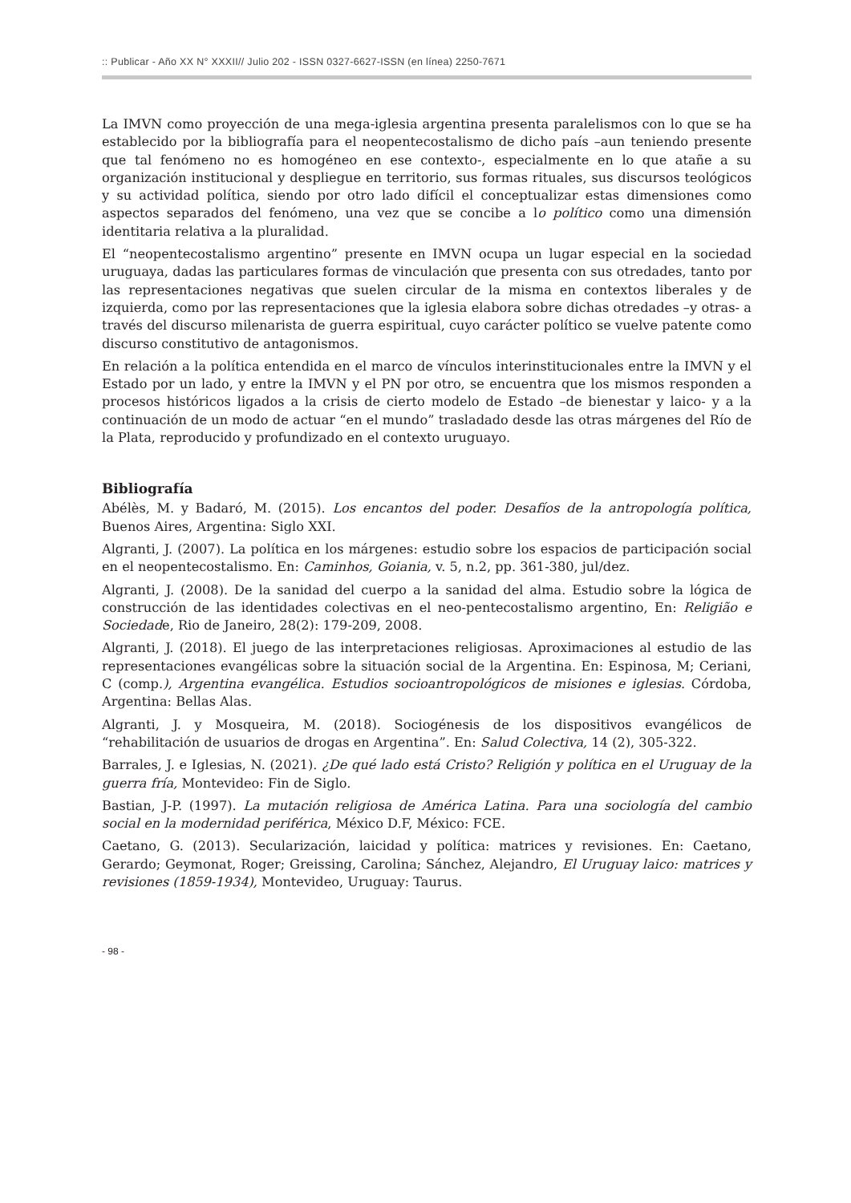:: Publicar - Año XX N° XXXII// Julio 202 - ISSN 0327-6627-ISSN (en línea) 2250-7671
La IMVN como proyección de una mega-iglesia argentina presenta paralelismos con lo que se ha establecido por la bibliografía para el neopentecostalismo de dicho país –aun teniendo presente que tal fenómeno no es homogéneo en ese contexto-, especialmente en lo que atañe a su organización institucional y despliegue en territorio, sus formas rituales, sus discursos teológicos y su actividad política, siendo por otro lado difícil el conceptualizar estas dimensiones como aspectos separados del fenómeno, una vez que se concibe a lo político como una dimensión identitaria relativa a la pluralidad.
El “neopentecostalismo argentino” presente en IMVN ocupa un lugar especial en la sociedad uruguaya, dadas las particulares formas de vinculación que presenta con sus otredades, tanto por las representaciones negativas que suelen circular de la misma en contextos liberales y de izquierda, como por las representaciones que la iglesia elabora sobre dichas otredades –y otras- a través del discurso milenarista de guerra espiritual, cuyo carácter político se vuelve patente como discurso constitutivo de antagonismos.
En relación a la política entendida en el marco de vínculos interinstitucionales entre la IMVN y el Estado por un lado, y entre la IMVN y el PN por otro, se encuentra que los mismos responden a procesos históricos ligados a la crisis de cierto modelo de Estado –de bienestar y laico- y a la continuación de un modo de actuar “en el mundo” trasladado desde las otras márgenes del Río de la Plata, reproducido y profundizado en el contexto uruguayo.
Bibliografía
Abélès, M. y Badaró, M. (2015). Los encantos del poder. Desafíos de la antropología política, Buenos Aires, Argentina: Siglo XXI.
Algranti, J. (2007). La política en los márgenes: estudio sobre los espacios de participación social en el neopentecostalismo. En: Caminhos, Goiania, v. 5, n.2, pp. 361-380, jul/dez.
Algranti, J. (2008). De la sanidad del cuerpo a la sanidad del alma. Estudio sobre la lógica de construcción de las identidades colectivas en el neo-pentecostalismo argentino, En: Religião e Sociedade, Rio de Janeiro, 28(2): 179-209, 2008.
Algranti, J. (2018). El juego de las interpretaciones religiosas. Aproximaciones al estudio de las representaciones evangélicas sobre la situación social de la Argentina. En: Espinosa, M; Ceriani, C (comp.), Argentina evangélica. Estudios socioantropológicos de misiones e iglesias. Córdoba, Argentina: Bellas Alas.
Algranti, J. y Mosqueira, M. (2018). Sociogénesis de los dispositivos evangélicos de “rehabilitación de usuarios de drogas en Argentina”. En: Salud Colectiva, 14 (2), 305-322.
Barrales, J. e Iglesias, N. (2021). ¿De qué lado está Cristo? Religión y política en el Uruguay de la guerra fría, Montevideo: Fin de Siglo.
Bastian, J-P. (1997). La mutación religiosa de América Latina. Para una sociología del cambio social en la modernidad periférica, México D.F, México: FCE.
Caetano, G. (2013). Secularización, laicidad y política: matrices y revisiones. En: Caetano, Gerardo; Geymonat, Roger; Greissing, Carolina; Sánchez, Alejandro, El Uruguay laico: matrices y revisiones (1859-1934), Montevideo, Uruguay: Taurus.
- 98 -